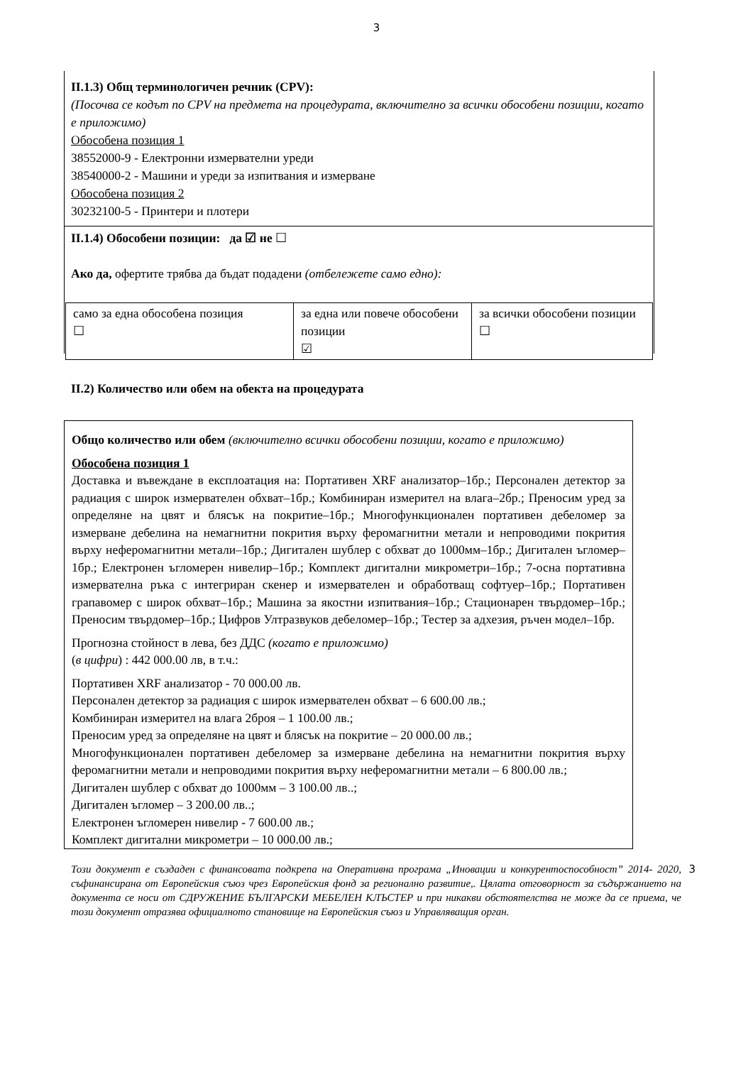3
II.1.3) Общ терминологичен речник (CPV):
(Посочва се кодът по CPV на предмета на процедурата, включително за всички обособени позиции, когато е приложимо)
Обособена позиция 1
38552000-9 - Електронни измервателни уреди
38540000-2 - Машини и уреди за изпитвания и измерване
Обособена позиция 2
30232100-5 - Принтери и плотери
II.1.4) Обособени позиции: да ☑ не ☐
Ако да, офертите трябва да бъдат подадени (отбележете само едно):
| само за една обособена позиция ☐ | за една или повече обособени позиции ☑ | за всички обособени позиции ☐ |
II.2) Количество или обем на обекта на процедурата
Общо количество или обем (включително всички обособени позиции, когато е приложимо)
Обособена позиция 1
Доставка и въвеждане в експлоатация на: Портативен XRF анализатор–1бр.; Персонален детектор за радиация с широк измервателен обхват–1бр.; Комбиниран измерител на влага–2бр.; Преносим уред за определяне на цвят и блясък на покритие–1бр.; Многофункционален портативен дебеломер за измерване дебелина на немагнитни покрития върху феромагнитни метали и непроводими покрития върху неферомагнитни метали–1бр.; Дигитален шублер с обхват до 1000мм–1бр.; Дигитален ъгломер–1бр.; Електронен ъгломерен нивелир–1бр.; Комплект дигитални микрометри–1бр.; 7-осна портативна измервателна ръка с интегриран скенер и измервателен и обработващ софтуер–1бр.; Портативен грапавомер с широк обхват–1бр.; Машина за якостни изпитвания–1бр.; Стационарен твърдомер–1бр.; Преносим твърдомер–1бр.; Цифров Ултразвуков дебеломер–1бр.; Тестер за адхезия, ръчен модел–1бр.
Прогнозна стойност в лева, без ДДС (когато е приложимо)
(в цифри) : 442 000.00 лв, в т.ч.:
Портативен XRF анализатор - 70 000.00 лв.
Персонален детектор за радиация с широк измервателен обхват – 6 600.00 лв.;
Комбиниран измерител на влага 2броя – 1 100.00 лв.;
Преносим уред за определяне на цвят и блясък на покритие – 20 000.00 лв.;
Многофункционален портативен дебеломер за измерване дебелина на немагнитни покрития върху феромагнитни метали и непроводими покрития върху неферомагнитни метали – 6 800.00 лв.;
Дигитален шублер с обхват до 1000мм – 3 100.00 лв..;
Дигитален ъгломер – 3 200.00 лв..;
Електронен ъгломерен нивелир - 7 600.00 лв.;
Комплект дигитални микрометри – 10 000.00 лв.;
Този документ е създаден с финансовата подкрепа на Оперативна програма „Иновации и конкурентоспособност” 2014- 2020, съфинансирана от Европейския съюз чрез Европейския фонд за регионално развитие,. Цялата отговорност за съдържанието на документа се носи от СДРУЖЕНИЕ БЪЛГАРСКИ МЕБЕЛЕН КЛЪСТЕР и при никакви обстоятелства не може да се приема, че този документ отразява официалното становище на Европейския съюз и Управляващия орган. 3